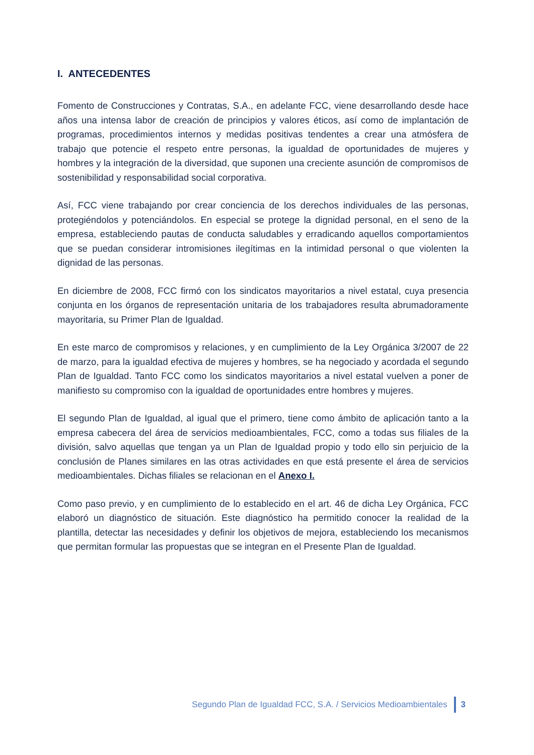I. ANTECEDENTES
Fomento de Construcciones y Contratas, S.A., en adelante FCC, viene desarrollando desde hace años una intensa labor de creación de principios y valores éticos, así como de implantación de programas, procedimientos internos y medidas positivas tendentes a crear una atmósfera de trabajo que potencie el respeto entre personas, la igualdad de oportunidades de mujeres y hombres y la integración de la diversidad, que suponen una creciente asunción de compromisos de sostenibilidad y responsabilidad social corporativa.
Así, FCC viene trabajando por crear conciencia de los derechos individuales de las personas, protegiéndolos y potenciándolos. En especial se protege la dignidad personal, en el seno de la empresa, estableciendo pautas de conducta saludables y erradicando aquellos comportamientos que se puedan considerar intromisiones ilegítimas en la intimidad personal o que violenten la dignidad de las personas.
En diciembre de 2008, FCC firmó con los sindicatos mayoritarios a nivel estatal, cuya presencia conjunta en los órganos de representación unitaria de los trabajadores resulta abrumadoramente mayoritaria, su Primer Plan de Igualdad.
En este marco de compromisos y relaciones, y en cumplimiento de la Ley Orgánica 3/2007 de 22 de marzo, para la igualdad efectiva de mujeres y hombres, se ha negociado y acordada el segundo Plan de Igualdad. Tanto FCC como los sindicatos mayoritarios a nivel estatal vuelven a poner de manifiesto su compromiso con la igualdad de oportunidades entre hombres y mujeres.
El segundo Plan de Igualdad, al igual que el primero, tiene como ámbito de aplicación tanto a la empresa cabecera del área de servicios medioambientales, FCC, como a todas sus filiales de la división, salvo aquellas que tengan ya un Plan de Igualdad propio y todo ello sin perjuicio de la conclusión de Planes similares en las otras actividades en que está presente el área de servicios medioambientales. Dichas filiales se relacionan en el Anexo I.
Como paso previo, y en cumplimiento de lo establecido en el art. 46 de dicha Ley Orgánica, FCC elaboró un diagnóstico de situación. Este diagnóstico ha permitido conocer la realidad de la plantilla, detectar las necesidades y definir los objetivos de mejora, estableciendo los mecanismos que permitan formular las propuestas que se integran en el Presente Plan de Igualdad.
Segundo Plan de Igualdad FCC, S.A. / Servicios Medioambientales 3